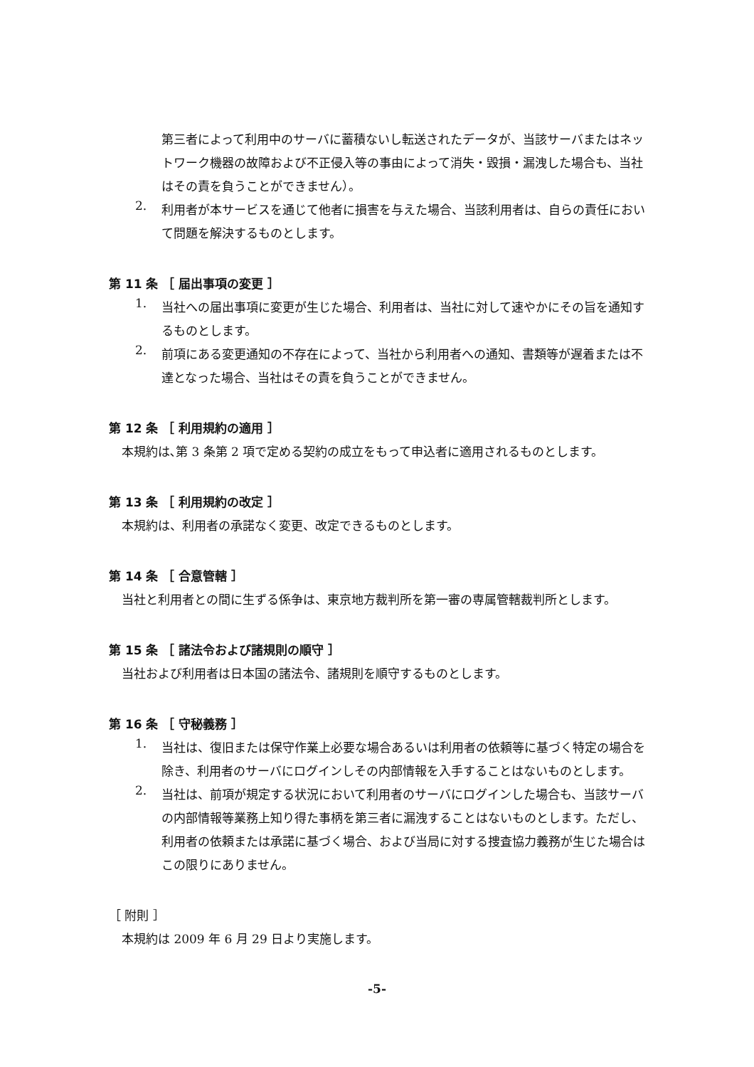第三者によって利用中のサーバに蓄積ないし転送されたデータが、当該サーバまたはネットワーク機器の故障および不正侵入等の事由によって消失・毀損・漏洩した場合も、当社はその責を負うことができません）。
2.
利用者が本サービスを通じて他者に損害を与えた場合、当該利用者は、自らの責任において問題を解決するものとします。
第 11 条 ［ 届出事項の変更 ］
1.
当社への届出事項に変更が生じた場合、利用者は、当社に対して速やかにその旨を通知するものとします。
2.
前項にある変更通知の不存在によって、当社から利用者への通知、書類等が遅着または不達となった場合、当社はその責を負うことができません。
第 12 条 ［ 利用規約の適用 ］
本規約は､第 3 条第 2 項で定める契約の成立をもって申込者に適用されるものとします。
第 13 条 ［ 利用規約の改定 ］
本規約は、利用者の承諾なく変更、改定できるものとします。
第 14 条 ［ 合意管轄 ］
当社と利用者との間に生ずる係争は、東京地方裁判所を第一審の専属管轄裁判所とします。
第 15 条 ［ 諸法令および諸規則の順守 ］
当社および利用者は日本国の諸法令、諸規則を順守するものとします。
第 16 条 ［ 守秘義務 ］
1.
当社は、復旧または保守作業上必要な場合あるいは利用者の依頼等に基づく特定の場合を除き、利用者のサーバにログインしその内部情報を入手することはないものとします。
2.
当社は、前項が規定する状況において利用者のサーバにログインした場合も、当該サーバの内部情報等業務上知り得た事柄を第三者に漏洩することはないものとします。ただし、利用者の依頼または承諾に基づく場合、および当局に対する捜査協力義務が生じた場合はこの限りにありません。
［ 附則 ］
本規約は 2009 年 6 月 29 日より実施します。
-5-